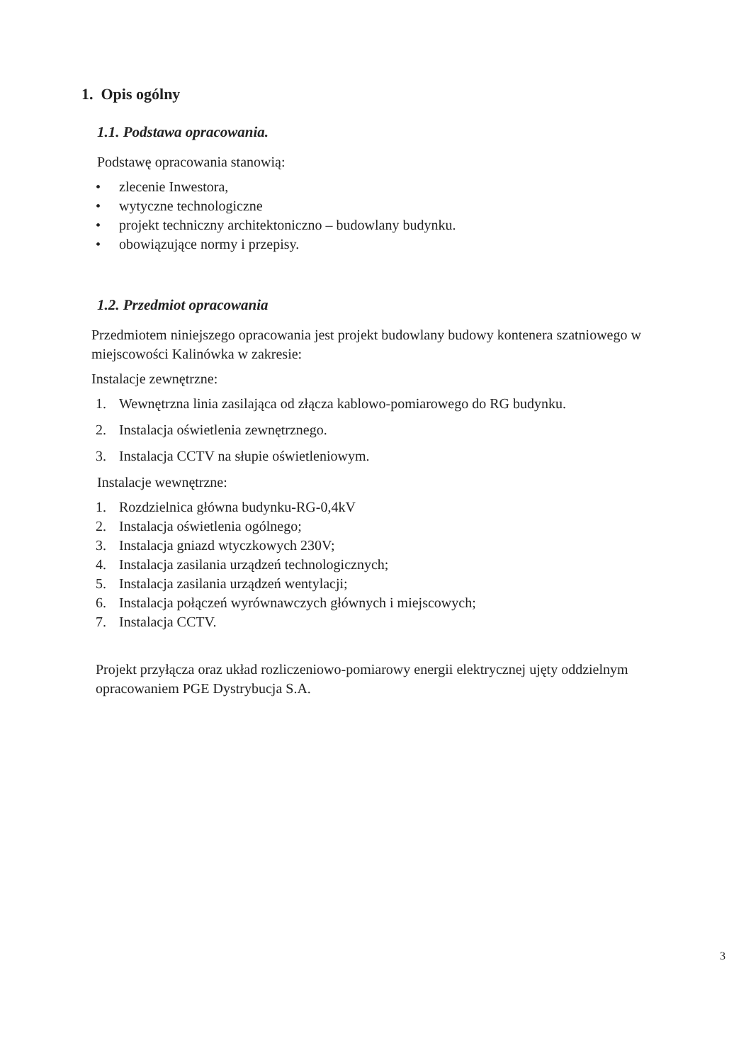1. Opis ogólny
1.1. Podstawa opracowania.
Podstawę opracowania stanowią:
• zlecenie Inwestora,
• wytyczne technologiczne
• projekt techniczny architektoniczno – budowlany budynku.
• obowiązujące normy i przepisy.
1.2. Przedmiot opracowania
Przedmiotem niniejszego opracowania jest projekt budowlany budowy kontenera szatniowego w miejscowości Kalinówka w zakresie:
Instalacje zewnętrzne:
1. Wewnętrzna linia zasilająca od złącza kablowo-pomiarowego do RG budynku.
2. Instalacja oświetlenia zewnętrznego.
3. Instalacja CCTV na słupie oświetleniowym.
Instalacje wewnętrzne:
1. Rozdzielnica główna budynku-RG-0,4kV
2. Instalacja oświetlenia ogólnego;
3. Instalacja gniazd wtyczkowych 230V;
4. Instalacja zasilania urządzeń technologicznych;
5. Instalacja zasilania urządzeń wentylacji;
6. Instalacja połączeń wyrównawczych głównych i miejscowych;
7. Instalacja CCTV.
Projekt przyłącza oraz układ rozliczeniowo-pomiarowy energii elektrycznej ujęty oddzielnym opracowaniem PGE Dystrybucja S.A.
3